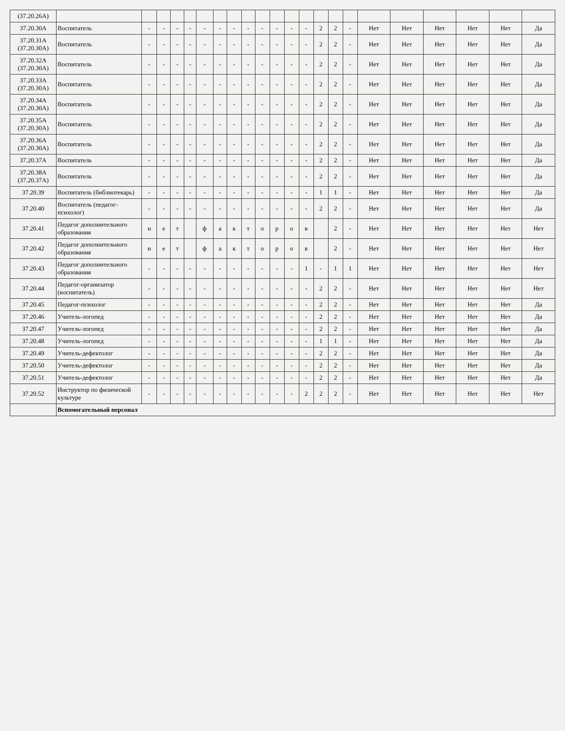| (37.20.26А) | | | | | | | | | | | | | | | | | | | | | | |
| 37.20.30А | Воспитатель | - | - | - | - | - | - | - | - | - | - | - | - | 2 | 2 | - | Нет | Нет | Нет | Нет | Нет | Да |
| 37.20.31А (37.20.30А) | Воспитатель | - | - | - | - | - | - | - | - | - | - | - | - | 2 | 2 | - | Нет | Нет | Нет | Нет | Нет | Да |
| 37.20.32А (37.20.30А) | Воспитатель | - | - | - | - | - | - | - | - | - | - | - | - | 2 | 2 | - | Нет | Нет | Нет | Нет | Нет | Да |
| 37.20.33А (37.20.30А) | Воспитатель | - | - | - | - | - | - | - | - | - | - | - | - | 2 | 2 | - | Нет | Нет | Нет | Нет | Нет | Да |
| 37.20.34А (37.20.30А) | Воспитатель | - | - | - | - | - | - | - | - | - | - | - | - | 2 | 2 | - | Нет | Нет | Нет | Нет | Нет | Да |
| 37.20.35А (37.20.30А) | Воспитатель | - | - | - | - | - | - | - | - | - | - | - | - | 2 | 2 | - | Нет | Нет | Нет | Нет | Нет | Да |
| 37.20.36А (37.20.30А) | Воспитатель | - | - | - | - | - | - | - | - | - | - | - | - | 2 | 2 | - | Нет | Нет | Нет | Нет | Нет | Да |
| 37.20.37А | Воспитатель | - | - | - | - | - | - | - | - | - | - | - | - | 2 | 2 | - | Нет | Нет | Нет | Нет | Нет | Да |
| 37.20.38А (37.20.37А) | Воспитатель | - | - | - | - | - | - | - | - | - | - | - | - | 2 | 2 | - | Нет | Нет | Нет | Нет | Нет | Да |
| 37.20.39 | Воспитатель (библиотекарь) | - | - | - | - | - | - | - | - | - | - | - | - | 1 | 1 | - | Нет | Нет | Нет | Нет | Нет | Да |
| 37.20.40 | Воспитатель (педагог-психолог) | - | - | - | - | - | - | - | - | - | - | - | - | 2 | 2 | - | Нет | Нет | Нет | Нет | Нет | Да |
| 37.20.41 | Педагог дополнительного образования | н | е | т | | ф | а | к | т | о | р | о | в | | 2 | - | Нет | Нет | Нет | Нет | Нет | Нет |
| 37.20.42 | Педагог дополнительного образования | н | е | т | | ф | а | к | т | о | р | о | в | | 2 | - | Нет | Нет | Нет | Нет | Нет | Нет |
| 37.20.43 | Педагог дополнительного образования | - | - | - | - | - | - | - | - | - | - | - | 1 | - | 1 | 1 | Нет | Нет | Нет | Нет | Нет | Нет |
| 37.20.44 | Педагог-организатор (воспитатель) | - | - | - | - | - | - | - | - | - | - | - | - | 2 | 2 | - | Нет | Нет | Нет | Нет | Нет | Нет |
| 37.20.45 | Педагог-психолог | - | - | - | - | - | - | - | - | - | - | - | - | 2 | 2 | - | Нет | Нет | Нет | Нет | Нет | Да |
| 37.20.46 | Учитель-логопед | - | - | - | - | - | - | - | - | - | - | - | - | 2 | 2 | - | Нет | Нет | Нет | Нет | Нет | Да |
| 37.20.47 | Учитель-логопед | - | - | - | - | - | - | - | - | - | - | - | - | 2 | 2 | - | Нет | Нет | Нет | Нет | Нет | Да |
| 37.20.48 | Учитель-логопед | - | - | - | - | - | - | - | - | - | - | - | - | 1 | 1 | - | Нет | Нет | Нет | Нет | Нет | Да |
| 37.20.49 | Учитель-дефектолог | - | - | - | - | - | - | - | - | - | - | - | - | 2 | 2 | - | Нет | Нет | Нет | Нет | Нет | Да |
| 37.20.50 | Учитель-дефектолог | - | - | - | - | - | - | - | - | - | - | - | - | 2 | 2 | - | Нет | Нет | Нет | Нет | Нет | Да |
| 37.20.51 | Учитель-дефектолог | - | - | - | - | - | - | - | - | - | - | - | - | 2 | 2 | - | Нет | Нет | Нет | Нет | Нет | Да |
| 37.20.52 | Инструктор по физической культуре | - | - | - | - | - | - | - | - | - | - | - | 2 | 2 | 2 | - | Нет | Нет | Нет | Нет | Нет | Нет |
| | Вспомогательный персонал | | | | | | | | | | | | | | | | | | | | | |